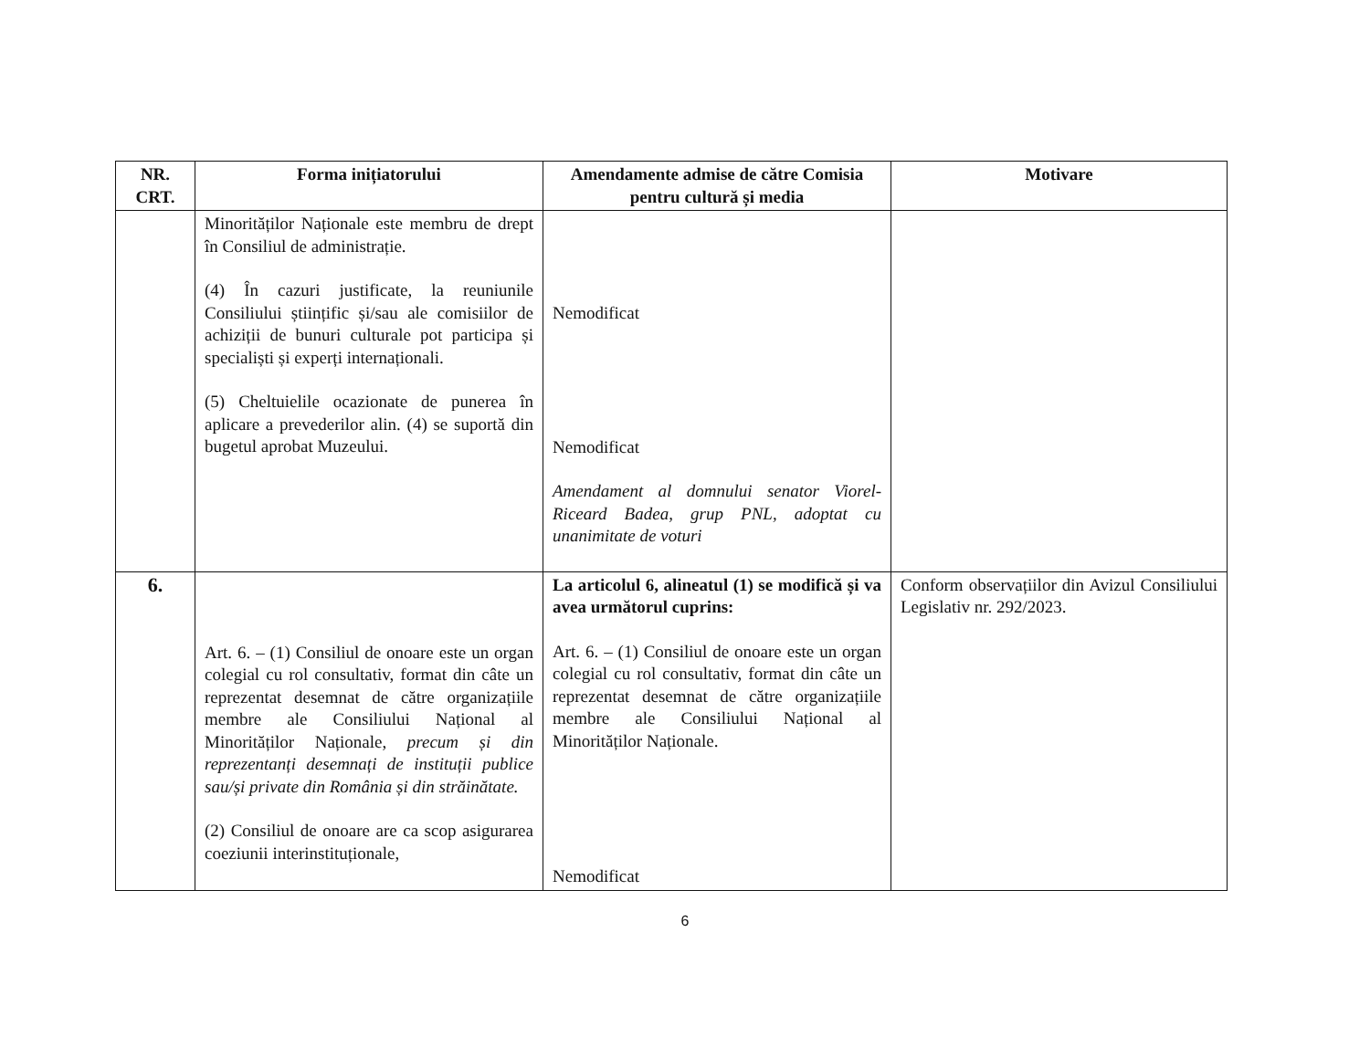| NR. CRT. | Forma inițiatorului | Amendamente admise de către Comisia pentru cultură și media | Motivare |
| --- | --- | --- | --- |
| | Minorităților Naționale este membru de drept în Consiliul de administrație. (4) În cazuri justificate, la reuniunile Consiliului științific și/sau ale comisiilor de achiziții de bunuri culturale pot participa și specialiști și experți internaționali. (5) Cheltuielile ocazionate de punerea în aplicare a prevederilor alin. (4) se suportă din bugetul aprobat Muzeului. | Nemodificat Nemodificat Amendament al domnului senator Viorel-Riceard Badea, grup PNL, adoptat cu unanimitate de voturi | |
| 6. | Art. 6. – (1) Consiliul de onoare este un organ colegial cu rol consultativ, format din câte un reprezentat desemnat de către organizațiile membre ale Consiliului Național al Minorităților Naționale, precum și din reprezentanți desemnați de instituții publice sau/și private din România și din străinătate. (2) Consiliul de onoare are ca scop asigurarea coeziunii interinstituționale, | La articolul 6, alineatul (1) se modifică și va avea următorul cuprins: Art. 6. – (1) Consiliul de onoare este un organ colegial cu rol consultativ, format din câte un reprezentat desemnat de către organizațiile membre ale Consiliului Național al Minorităților Naționale. Nemodificat | Conform observațiilor din Avizul Consiliului Legislativ nr. 292/2023. |
6